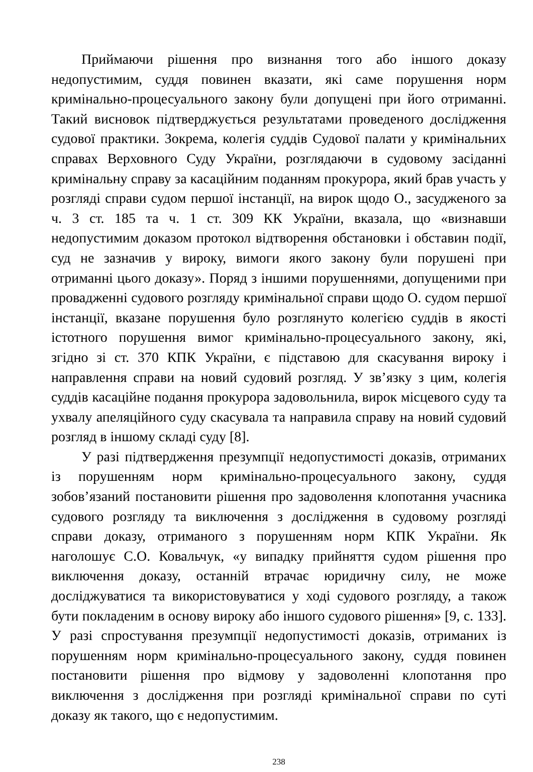Приймаючи рішення про визнання того або іншого доказу недопустимим, суддя повинен вказати, які саме порушення норм кримінально-процесуального закону були допущені при його отриманні. Такий висновок підтверджується результатами проведеного дослідження судової практики. Зокрема, колегія суддів Судової палати у кримінальних справах Верховного Суду України, розглядаючи в судовому засіданні кримінальну справу за касаційним поданням прокурора, який брав участь у розгляді справи судом першої інстанції, на вирок щодо О., засудженого за ч. 3 ст. 185 та ч. 1 ст. 309 КК України, вказала, що «визнавши недопустимим доказом протокол відтворення обстановки і обставин події, суд не зазначив у вироку, вимоги якого закону були порушені при отриманні цього доказу». Поряд з іншими порушеннями, допущеними при провадженні судового розгляду кримінальної справи щодо О. судом першої інстанції, вказане порушення було розглянуто колегією суддів в якості істотного порушення вимог кримінально-процесуального закону, які, згідно зі ст. 370 КПК України, є підставою для скасування вироку і направлення справи на новий судовий розгляд. У зв’язку з цим, колегія суддів касаційне подання прокурора задовольнила, вирок місцевого суду та ухвалу апеляційного суду скасувала та направила справу на новий судовий розгляд в іншому складі суду [8].
У разі підтвердження презумпції недопустимості доказів, отриманих із порушенням норм кримінально-процесуального закону, суддя зобов’язаний постановити рішення про задоволення клопотання учасника судового розгляду та виключення з дослідження в судовому розгляді справи доказу, отриманого з порушенням норм КПК України. Як наголошує С.О. Ковальчук, «у випадку прийняття судом рішення про виключення доказу, останній втрачає юридичну силу, не може досліджуватися та використовуватися у ході судового розгляду, а також бути покладеним в основу вироку або іншого судового рішення» [9, с. 133]. У разі спростування презумпції недопустимості доказів, отриманих із порушенням норм кримінально-процесуального закону, суддя повинен постановити рішення про відмову у задоволенні клопотання про виключення з дослідження при розгляді кримінальної справи по суті доказу як такого, що є недопустимим.
238